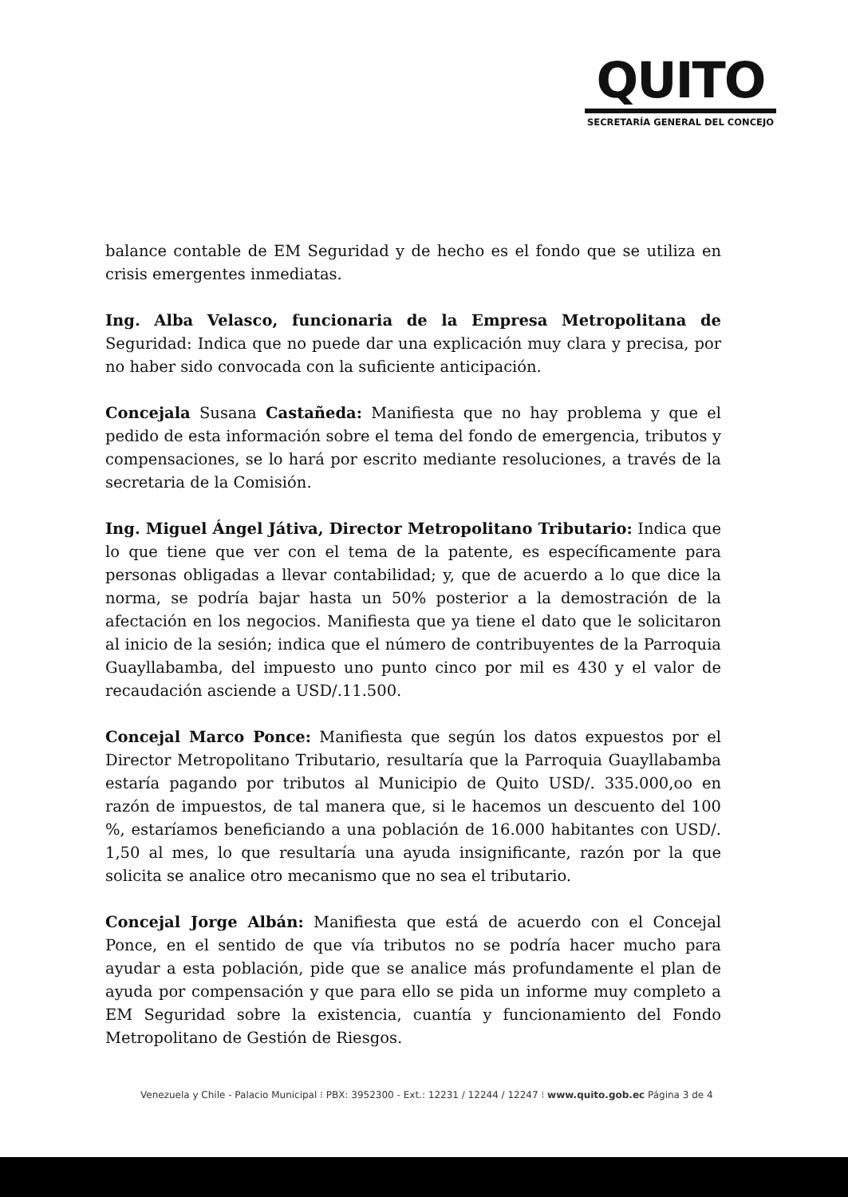QUITO
SECRETARÍA GENERAL DEL CONCEJO
balance contable de EM Seguridad y de hecho es el fondo que se utiliza en crisis emergentes inmediatas.
Ing. Alba Velasco, funcionaria de la Empresa Metropolitana de Seguridad: Indica que no puede dar una explicación muy clara y precisa, por no haber sido convocada con la suficiente anticipación.
Concejala Susana Castañeda: Manifiesta que no hay problema y que el pedido de esta información sobre el tema del fondo de emergencia, tributos y compensaciones, se lo hará por escrito mediante resoluciones, a través de la secretaria de la Comisión.
Ing. Miguel Ángel Játiva, Director Metropolitano Tributario: Indica que lo que tiene que ver con el tema de la patente, es específicamente para personas obligadas a llevar contabilidad; y, que de acuerdo a lo que dice la norma, se podría bajar hasta un 50% posterior a la demostración de la afectación en los negocios. Manifiesta que ya tiene el dato que le solicitaron al inicio de la sesión; indica que el número de contribuyentes de la Parroquia Guayllabamba, del impuesto uno punto cinco por mil es 430 y el valor de recaudación asciende a USD/.11.500.
Concejal Marco Ponce: Manifiesta que según los datos expuestos por el Director Metropolitano Tributario, resultaría que la Parroquia Guayllabamba estaría pagando por tributos al Municipio de Quito USD/. 335.000,oo en razón de impuestos, de tal manera que, si le hacemos un descuento del 100 %, estaríamos beneficiando a una población de 16.000 habitantes con USD/. 1,50 al mes, lo que resultaría una ayuda insignificante, razón por la que solicita se analice otro mecanismo que no sea el tributario.
Concejal Jorge Albán: Manifiesta que está de acuerdo con el Concejal Ponce, en el sentido de que vía tributos no se podría hacer mucho para ayudar a esta población, pide que se analice más profundamente el plan de ayuda por compensación y que para ello se pida un informe muy completo a EM Seguridad sobre la existencia, cuantía y funcionamiento del Fondo Metropolitano de Gestión de Riesgos.
Venezuela y Chile - Palacio Municipal ⁝ PBX: 3952300 - Ext.: 12231 / 12244 / 12247 ⁝ www.quito.gob.ec Página 3 de 4